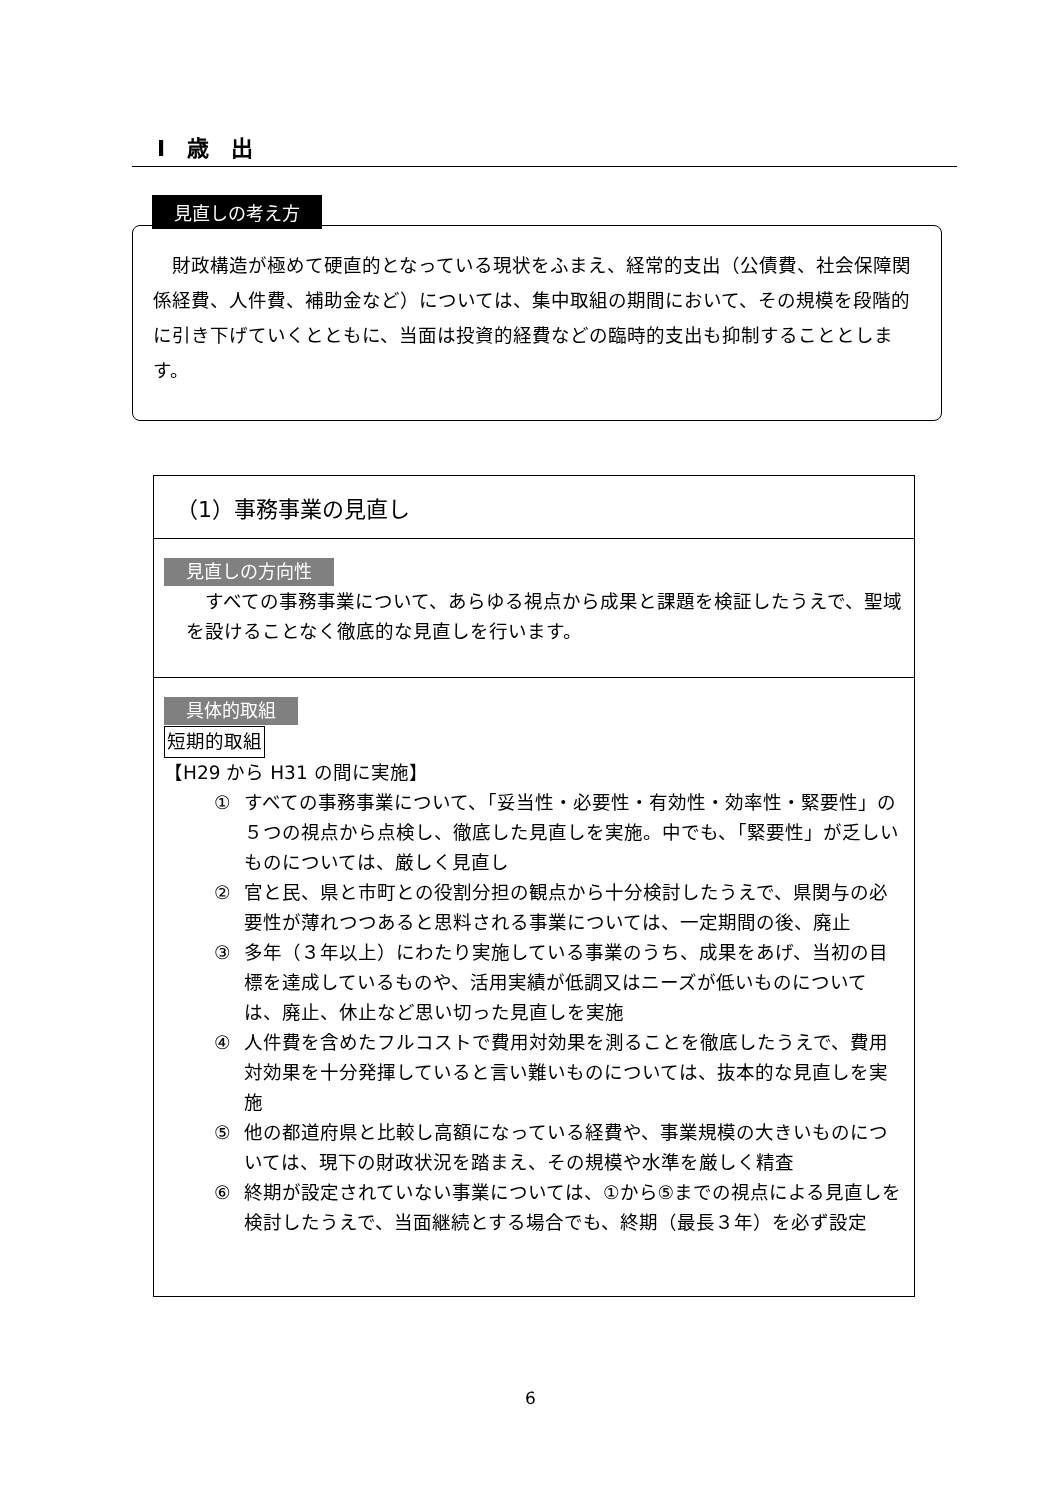Ⅰ　歳　出
見直しの考え方
　財政構造が極めて硬直的となっている現状をふまえ、経常的支出（公債費、社会保障関係経費、人件費、補助金など）については、集中取組の期間において、その規模を段階的に引き下げていくとともに、当面は投資的経費などの臨時的支出も抑制することとします。
（1）事務事業の見直し
見直しの方向性
　すべての事務事業について、あらゆる視点から成果と課題を検証したうえで、聖域を設けることなく徹底的な見直しを行います。
具体的取組
短期的取組
【H29 から H31 の間に実施】
① すべての事務事業について、「妥当性・必要性・有効性・効率性・緊要性」の５つの視点から点検し、徹底した見直しを実施。中でも、「緊要性」が乏しいものについては、厳しく見直し
② 官と民、県と市町との役割分担の観点から十分検討したうえで、県関与の必要性が薄れつつあると思料される事業については、一定期間の後、廃止
③ 多年（３年以上）にわたり実施している事業のうち、成果をあげ、当初の目標を達成しているものや、活用実績が低調又はニーズが低いものについては、廃止、休止など思い切った見直しを実施
④ 人件費を含めたフルコストで費用対効果を測ることを徹底したうえで、費用対効果を十分発揮していると言い難いものについては、抜本的な見直しを実施
⑤ 他の都道府県と比較し高額になっている経費や、事業規模の大きいものについては、現下の財政状況を踏まえ、その規模や水準を厳しく精査
⑥ 終期が設定されていない事業については、①から⑤までの視点による見直しを検討したうえで、当面継続とする場合でも、終期（最長３年）を必ず設定
6